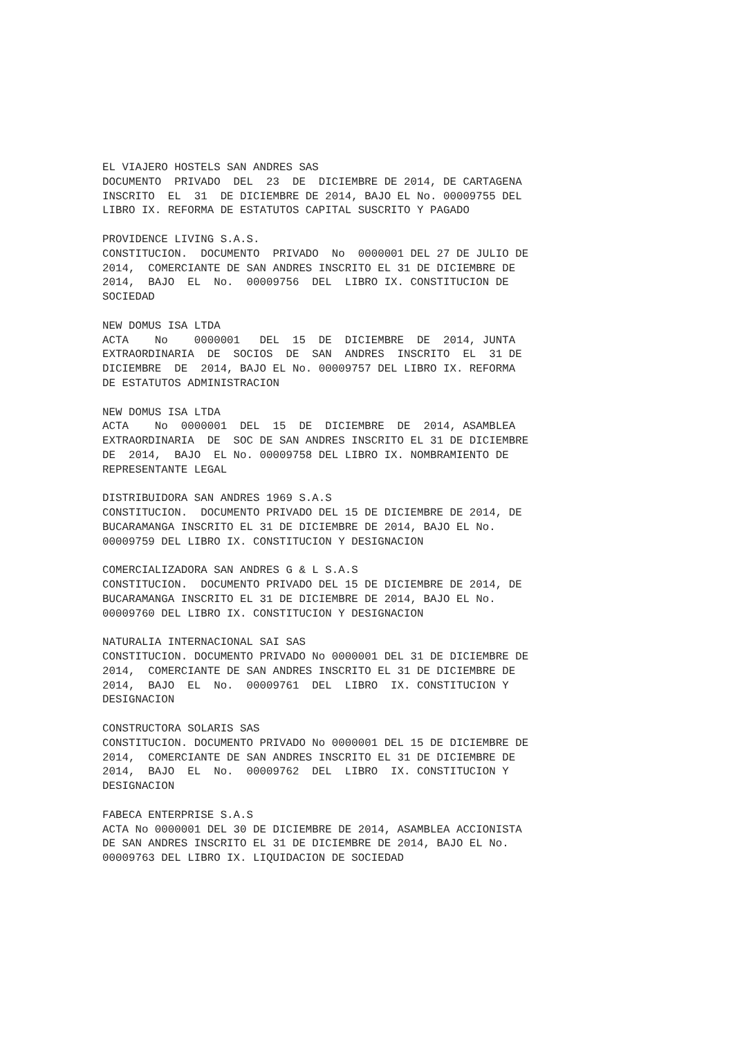EL VIAJERO HOSTELS SAN ANDRES SAS DOCUMENTO PRIVADO DEL 23 DE DICIEMBRE DE 2014, DE CARTAGENA INSCRITO EL 31 DE DICIEMBRE DE 2014, BAJO EL No. 00009755 DEL LIBRO IX. REFORMA DE ESTATUTOS CAPITAL SUSCRITO Y PAGADO
PROVIDENCE LIVING S.A.S. CONSTITUCION. DOCUMENTO PRIVADO No 0000001 DEL 27 DE JULIO DE 2014, COMERCIANTE DE SAN ANDRES INSCRITO EL 31 DE DICIEMBRE DE 2014, BAJO EL No. 00009756 DEL LIBRO IX. CONSTITUCION DE SOCIEDAD
NEW DOMUS ISA LTDA ACTA No 0000001 DEL 15 DE DICIEMBRE DE 2014, JUNTA EXTRAORDINARIA DE SOCIOS DE SAN ANDRES INSCRITO EL 31 DE DICIEMBRE DE 2014, BAJO EL No. 00009757 DEL LIBRO IX. REFORMA DE ESTATUTOS ADMINISTRACION
NEW DOMUS ISA LTDA ACTA No 0000001 DEL 15 DE DICIEMBRE DE 2014, ASAMBLEA EXTRAORDINARIA DE SOC DE SAN ANDRES INSCRITO EL 31 DE DICIEMBRE DE 2014, BAJO EL No. 00009758 DEL LIBRO IX. NOMBRAMIENTO DE REPRESENTANTE LEGAL
DISTRIBUIDORA SAN ANDRES 1969 S.A.S CONSTITUCION. DOCUMENTO PRIVADO DEL 15 DE DICIEMBRE DE 2014, DE BUCARAMANGA INSCRITO EL 31 DE DICIEMBRE DE 2014, BAJO EL No. 00009759 DEL LIBRO IX. CONSTITUCION Y DESIGNACION
COMERCIALIZADORA SAN ANDRES G & L S.A.S CONSTITUCION. DOCUMENTO PRIVADO DEL 15 DE DICIEMBRE DE 2014, DE BUCARAMANGA INSCRITO EL 31 DE DICIEMBRE DE 2014, BAJO EL No. 00009760 DEL LIBRO IX. CONSTITUCION Y DESIGNACION
NATURALIA INTERNACIONAL SAI SAS CONSTITUCION. DOCUMENTO PRIVADO No 0000001 DEL 31 DE DICIEMBRE DE 2014, COMERCIANTE DE SAN ANDRES INSCRITO EL 31 DE DICIEMBRE DE 2014, BAJO EL No. 00009761 DEL LIBRO IX. CONSTITUCION Y DESIGNACION
CONSTRUCTORA SOLARIS SAS CONSTITUCION. DOCUMENTO PRIVADO No 0000001 DEL 15 DE DICIEMBRE DE 2014, COMERCIANTE DE SAN ANDRES INSCRITO EL 31 DE DICIEMBRE DE 2014, BAJO EL No. 00009762 DEL LIBRO IX. CONSTITUCION Y DESIGNACION
FABECA ENTERPRISE S.A.S ACTA No 0000001 DEL 30 DE DICIEMBRE DE 2014, ASAMBLEA ACCIONISTA DE SAN ANDRES INSCRITO EL 31 DE DICIEMBRE DE 2014, BAJO EL No. 00009763 DEL LIBRO IX. LIQUIDACION DE SOCIEDAD